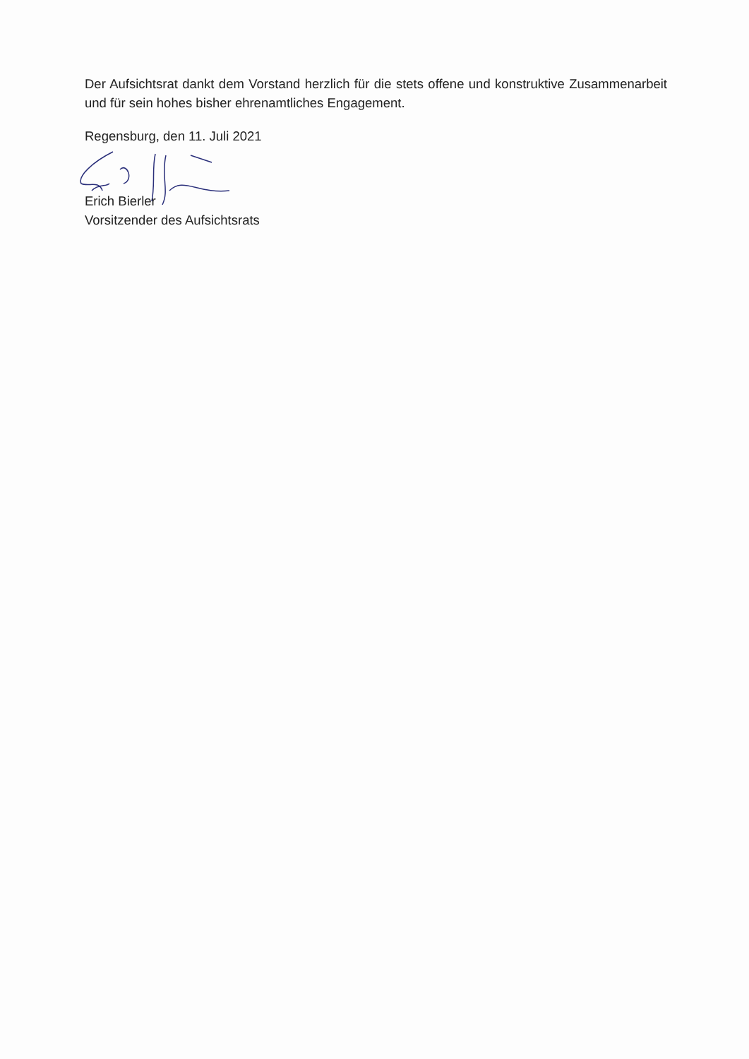Der Aufsichtsrat dankt dem Vorstand herzlich für die stets offene und konstruktive Zusammenarbeit und für sein hohes bisher ehrenamtliches Engagement.
Regensburg, den 11. Juli 2021
Erich Bierler
Vorsitzender des Aufsichtsrats